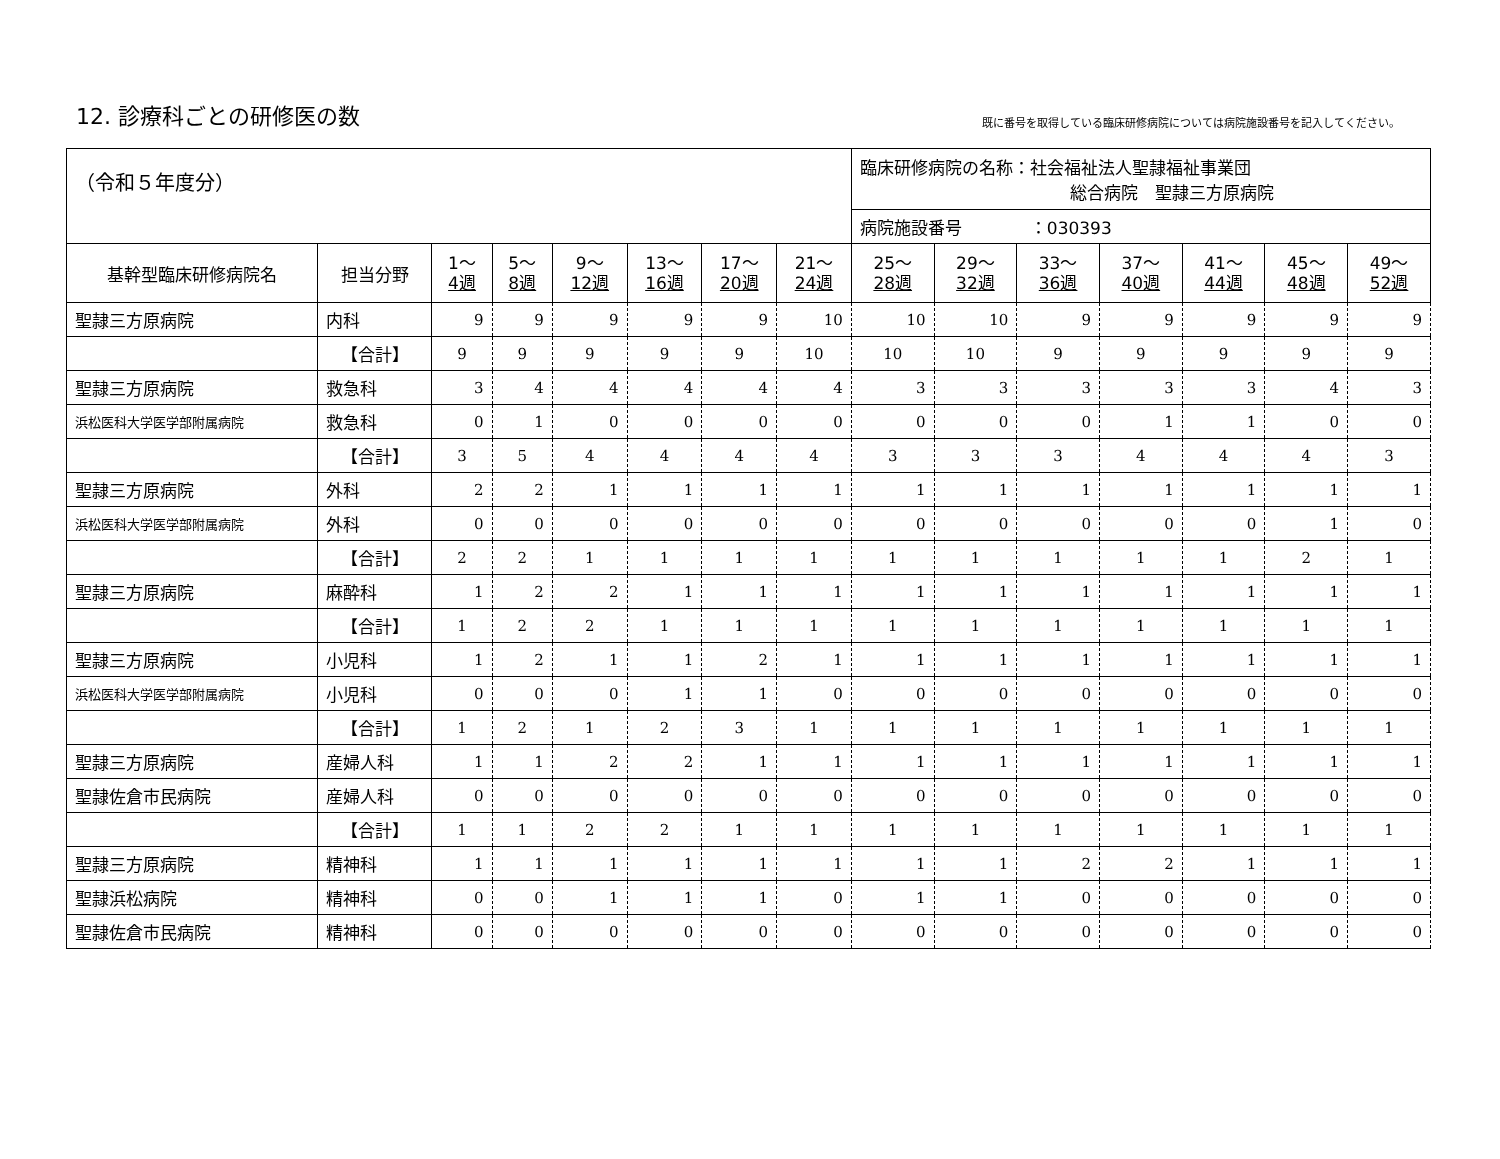12. 診療科ごとの研修医の数
既に番号を取得している臨床研修病院については病院施設番号を記入してください。
| （令和５年度分） | | | | | | | | 臨床研修病院の名称：社会福祉法人聖隷福祉事業団 総合病院 聖隷三方原病院 | | | | | | |
| | | | | | | | | 病院施設番号 ：030393 | | | | | | |
| 基幹型臨床研修病院名 | 担当分野 | 1～ 4週 | 5～ 8週 | 9～ 12週 | 13～ 16週 | 17～ 20週 | 21～ 24週 | 25～ 28週 | 29～ 32週 | 33～ 36週 | 37～ 40週 | 41～ 44週 | 45～ 48週 | 49～ 52週 |
| 聖隷三方原病院 | 内科 | 9 | 9 | 9 | 9 | 9 | 10 | 10 | 10 | 9 | 9 | 9 | 9 | 9 |
| | 【合計】 | 9 | 9 | 9 | 9 | 9 | 10 | 10 | 10 | 9 | 9 | 9 | 9 | 9 |
| 聖隷三方原病院 | 救急科 | 3 | 4 | 4 | 4 | 4 | 4 | 3 | 3 | 3 | 3 | 3 | 4 | 3 |
| 浜松医科大学医学部附属病院 | 救急科 | 0 | 1 | 0 | 0 | 0 | 0 | 0 | 0 | 0 | 1 | 1 | 0 | 0 |
| | 【合計】 | 3 | 5 | 4 | 4 | 4 | 4 | 3 | 3 | 3 | 4 | 4 | 4 | 3 |
| 聖隷三方原病院 | 外科 | 2 | 2 | 1 | 1 | 1 | 1 | 1 | 1 | 1 | 1 | 1 | 1 | 1 |
| 浜松医科大学医学部附属病院 | 外科 | 0 | 0 | 0 | 0 | 0 | 0 | 0 | 0 | 0 | 0 | 0 | 1 | 0 |
| | 【合計】 | 2 | 2 | 1 | 1 | 1 | 1 | 1 | 1 | 1 | 1 | 1 | 2 | 1 |
| 聖隷三方原病院 | 麻酔科 | 1 | 2 | 2 | 1 | 1 | 1 | 1 | 1 | 1 | 1 | 1 | 1 | 1 |
| | 【合計】 | 1 | 2 | 2 | 1 | 1 | 1 | 1 | 1 | 1 | 1 | 1 | 1 | 1 |
| 聖隷三方原病院 | 小児科 | 1 | 2 | 1 | 1 | 2 | 1 | 1 | 1 | 1 | 1 | 1 | 1 | 1 |
| 浜松医科大学医学部附属病院 | 小児科 | 0 | 0 | 0 | 1 | 1 | 0 | 0 | 0 | 0 | 0 | 0 | 0 | 0 |
| | 【合計】 | 1 | 2 | 1 | 2 | 3 | 1 | 1 | 1 | 1 | 1 | 1 | 1 | 1 |
| 聖隷三方原病院 | 産婦人科 | 1 | 1 | 2 | 2 | 1 | 1 | 1 | 1 | 1 | 1 | 1 | 1 | 1 |
| 聖隷佐倉市民病院 | 産婦人科 | 0 | 0 | 0 | 0 | 0 | 0 | 0 | 0 | 0 | 0 | 0 | 0 | 0 |
| | 【合計】 | 1 | 1 | 2 | 2 | 1 | 1 | 1 | 1 | 1 | 1 | 1 | 1 | 1 |
| 聖隷三方原病院 | 精神科 | 1 | 1 | 1 | 1 | 1 | 1 | 1 | 1 | 2 | 2 | 1 | 1 | 1 |
| 聖隷浜松病院 | 精神科 | 0 | 0 | 1 | 1 | 1 | 0 | 1 | 1 | 0 | 0 | 0 | 0 | 0 |
| 聖隷佐倉市民病院 | 精神科 | 0 | 0 | 0 | 0 | 0 | 0 | 0 | 0 | 0 | 0 | 0 | 0 | 0 |